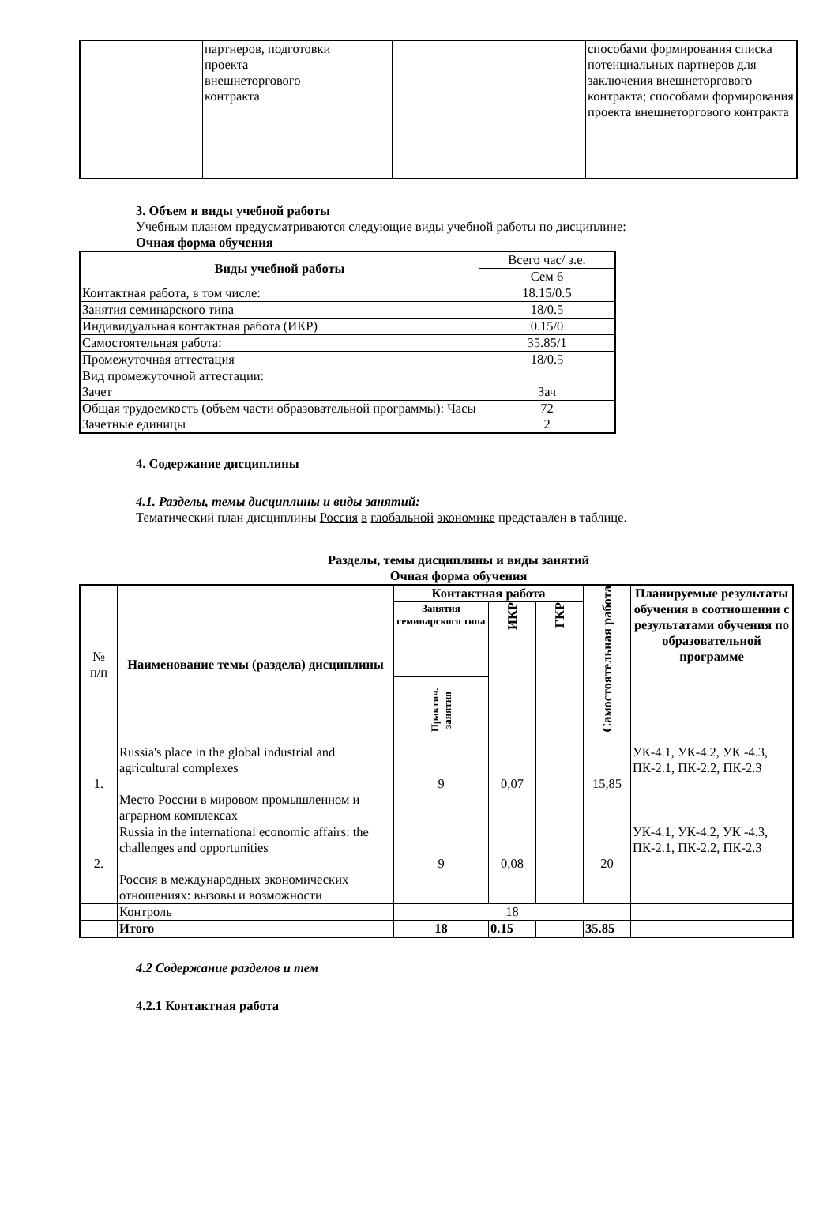| | партнеров, подготовки проекта внешнеторгового контракта | | способами формирования списка потенциальных партнеров для заключения внешнеторгового контракта; способами формирования проекта внешнеторгового контракта |
3. Объем и виды учебной работы
Учебным планом предусматриваются следующие виды учебной работы по дисциплине:
Очная форма обучения
| Виды учебной работы | Всего час/ з.е. |
| | Сем 6 |
| Контактная работа, в том числе: | 18.15/0.5 |
| Занятия семинарского типа | 18/0.5 |
| Индивидуальная контактная работа (ИКР) | 0.15/0 |
| Самостоятельная работа: | 35.85/1 |
| Промежуточная аттестация | 18/0.5 |
| Вид промежуточной аттестации: Зачет | Зач |
| Общая трудоемкость (объем части образовательной программы): Часы Зачетные единицы | 72 2 |
4. Содержание дисциплины
4.1. Разделы, темы дисциплины и виды занятий:
Тематический план дисциплины Россия в глобальной экономике представлен в таблице.
Разделы, темы дисциплины и виды занятий
Очная форма обучения
| № п/п | Наименование темы (раздела) дисциплины | Контактная работа | | | Самостоятельная работа | Планируемые результаты обучения в соотношении с результатами обучения по образовательной программе |
| | | Занятия семинарского типа | ИКР | ГКР | | |
| | | Практич. занятия | | | | |
| 1. | Russia's place in the global industrial and agricultural complexes Место России в мировом промышленном и аграрном комплексах | 9 | 0,07 | | 15,85 | УК-4.1, УК-4.2, УК -4.3, ПК-2.1, ПК-2.2, ПК-2.3 |
| 2. | Russia in the international economic affairs: the challenges and opportunities Россия в международных экономических отношениях: вызовы и возможности | 9 | 0,08 | | 20 | УК-4.1, УК-4.2, УК -4.3, ПК-2.1, ПК-2.2, ПК-2.3 |
| | Контроль | 18 | | | | |
| | Итого | 18 | 0.15 | | 35.85 | |
4.2 Содержание разделов и тем
4.2.1 Контактная работа